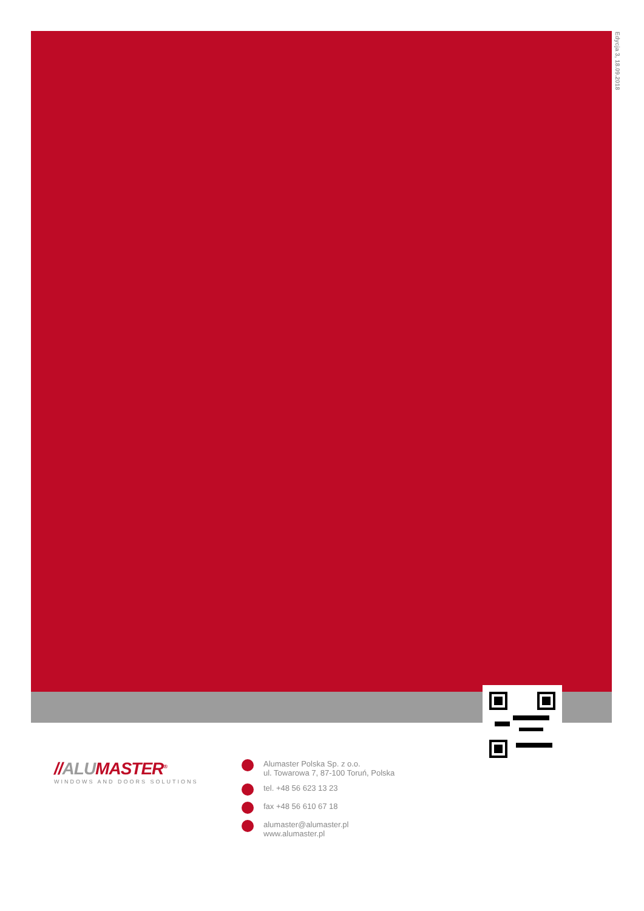Edycja 3, 18.09.2018
//ALU MASTER<sup>®</sup>
WINDOWS AND DOORS SOLUTIONS
Alumaster Polska Sp. z o.o.
ul. Towarowa 7, 87-100 Toruń, Polska
tel. +48 56 623 13 23
fax +48 56 610 67 18
alumaster@alumaster.pl
www.alumaster.pl